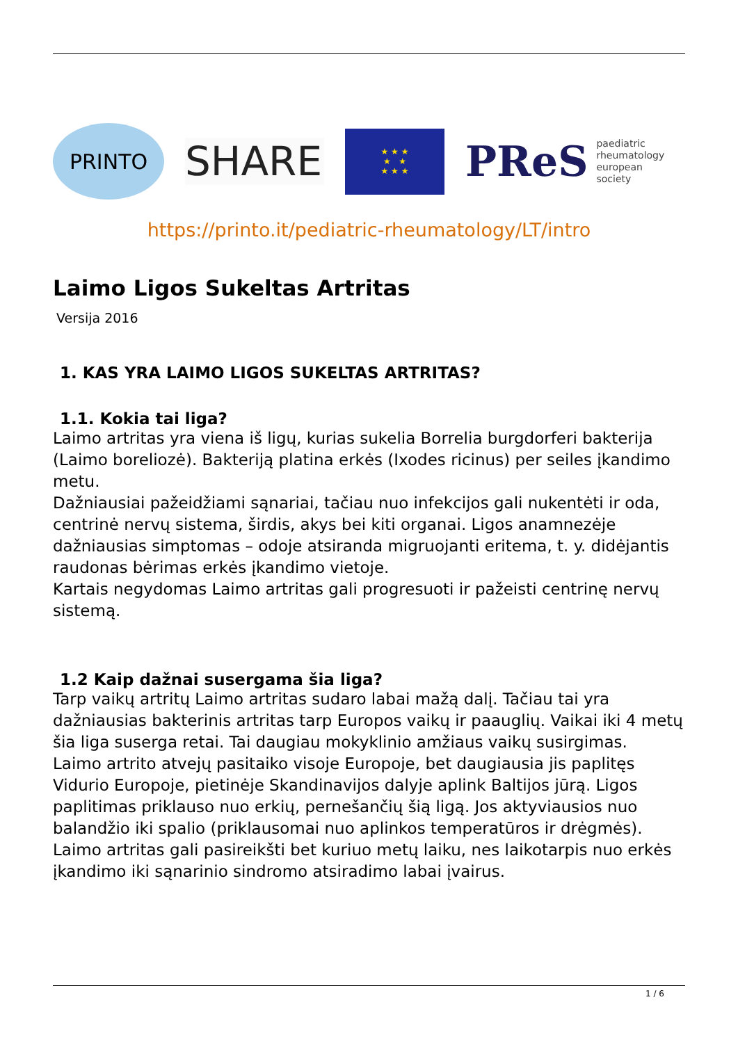PRINTO
SHARE
★ ★ ★
★ ★
★ ★ ★
PReS paediatric
rheumatology
european
society
https://printo.it/pediatric-rheumatology/LT/intro
Laimo Ligos Sukeltas Artritas
Versija 2016
1. KAS YRA LAIMO LIGOS SUKELTAS ARTRITAS?
1.1. Kokia tai liga?
Laimo artritas yra viena iš ligų, kurias sukelia Borrelia burgdorferi bakterija (Laimo boreliozė). Bakteriją platina erkės (Ixodes ricinus) per seiles įkandimo metu.
Dažniausiai pažeidžiami sąnariai, tačiau nuo infekcijos gali nukentėti ir oda, centrinė nervų sistema, širdis, akys bei kiti organai. Ligos anamnezėje dažniausias simptomas – odoje atsiranda migruojanti eritema, t. y. didėjantis raudonas bėrimas erkės įkandimo vietoje.
Kartais negydomas Laimo artritas gali progresuoti ir pažeisti centrinę nervų sistemą.
1.2 Kaip dažnai susergama šia liga?
Tarp vaikų artritų Laimo artritas sudaro labai mažą dalį. Tačiau tai yra dažniausias bakterinis artritas tarp Europos vaikų ir paauglių. Vaikai iki 4 metų šia liga suserga retai. Tai daugiau mokyklinio amžiaus vaikų susirgimas.
Laimo artrito atvejų pasitaiko visoje Europoje, bet daugiausia jis paplitęs Vidurio Europoje, pietinėje Skandinavijos dalyje aplink Baltijos jūrą. Ligos paplitimas priklauso nuo erkių, pernešančių šią ligą. Jos aktyviausios nuo balandžio iki spalio (priklausomai nuo aplinkos temperatūros ir drėgmės). Laimo artritas gali pasireikšti bet kuriuo metų laiku, nes laikotarpis nuo erkės įkandimo iki sąnarinio sindromo atsiradimo labai įvairus.
1 / 6